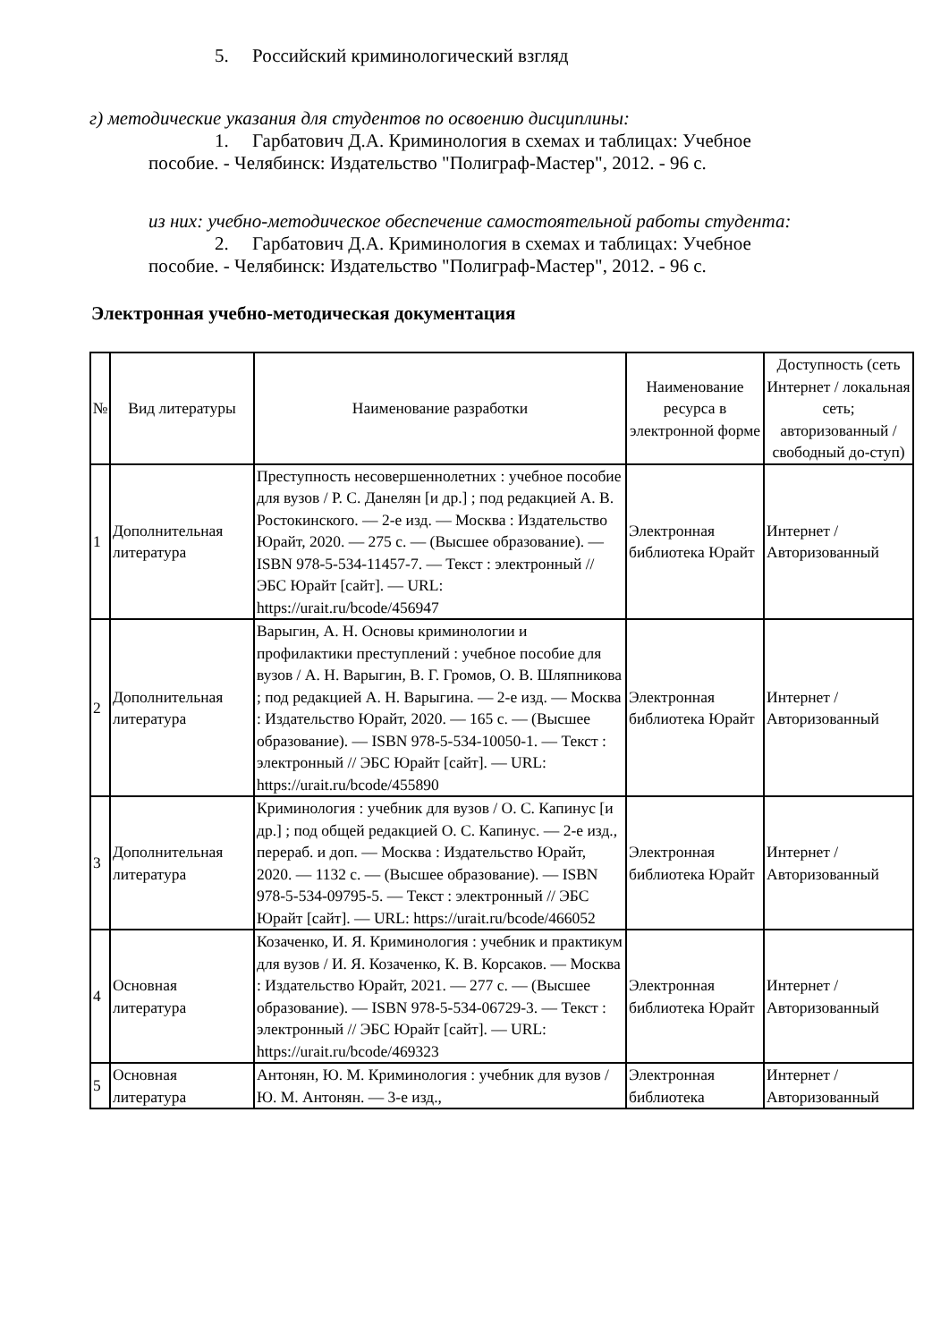5. Российский криминологический взгляд
г) методические указания для студентов по освоению дисциплины:
1. Гарбатович Д.А. Криминология в схемах и таблицах: Учебное
пособие. - Челябинск: Издательство "Полиграф-Мастер", 2012. - 96 с.
из них: учебно-методическое обеспечение самостоятельной работы студента:
2. Гарбатович Д.А. Криминология в схемах и таблицах: Учебное
пособие. - Челябинск: Издательство "Полиграф-Мастер", 2012. - 96 с.
Электронная учебно-методическая документация
| № | Вид литературы | Наименование разработки | Наименование ресурса в электронной форме | Доступность (сеть Интернет / локальная сеть; авторизованный / свободный до-ступ) |
| --- | --- | --- | --- | --- |
| 1 | Дополнительная литература | Преступность несовершеннолетних : учебное пособие для вузов / Р. С. Данелян [и др.] ; под редакцией А. В. Ростокинского. — 2-е изд. — Москва : Издательство Юрайт, 2020. — 275 с. — (Высшее образование). — ISBN 978-5-534-11457-7. — Текст : электронный // ЭБС Юрайт [сайт]. — URL: https://urait.ru/bcode/456947 | Электронная библиотека Юрайт | Интернет / Авторизованный |
| 2 | Дополнительная литература | Варыгин, А. Н. Основы криминологии и профилактики преступлений : учебное пособие для вузов / А. Н. Варыгин, В. Г. Громов, О. В. Шляпникова ; под редакцией А. Н. Варыгина. — 2-е изд. — Москва : Издательство Юрайт, 2020. — 165 с. — (Высшее образование). — ISBN 978-5-534-10050-1. — Текст : электронный // ЭБС Юрайт [сайт]. — URL: https://urait.ru/bcode/455890 | Электронная библиотека Юрайт | Интернет / Авторизованный |
| 3 | Дополнительная литература | Криминология : учебник для вузов / О. С. Капинус [и др.] ; под общей редакцией О. С. Капинус. — 2-е изд., перераб. и доп. — Москва : Издательство Юрайт, 2020. — 1132 с. — (Высшее образование). — ISBN 978-5-534-09795-5. — Текст : электронный // ЭБС Юрайт [сайт]. — URL: https://urait.ru/bcode/466052 | Электронная библиотека Юрайт | Интернет / Авторизованный |
| 4 | Основная литература | Козаченко, И. Я. Криминология : учебник и практикум для вузов / И. Я. Козаченко, К. В. Корсаков. — Москва : Издательство Юрайт, 2021. — 277 с. — (Высшее образование). — ISBN 978-5-534-06729-3. — Текст : электронный // ЭБС Юрайт [сайт]. — URL: https://urait.ru/bcode/469323 | Электронная библиотека Юрайт | Интернет / Авторизованный |
| 5 | Основная литература | Антонян, Ю. М. Криминология : учебник для вузов / Ю. М. Антонян. — 3-е изд., | Электронная библиотека | Интернет / Авторизованный |